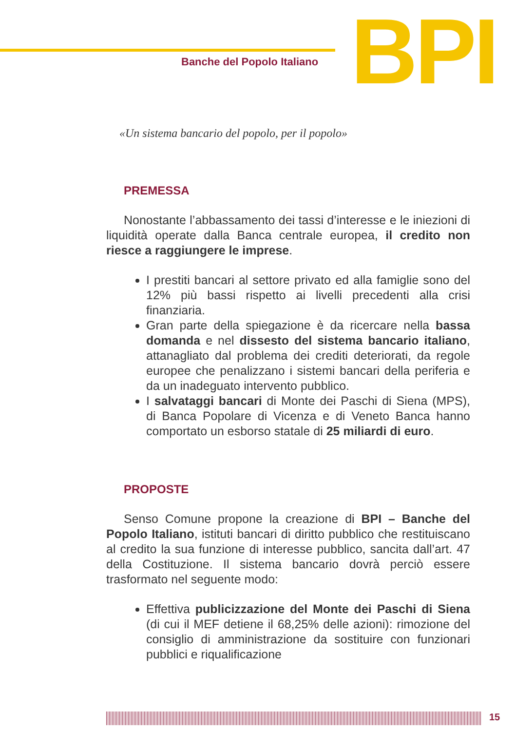Banche del Popolo Italiano BPI
«Un sistema bancario del popolo, per il popolo»
PREMESSA
Nonostante l’abbassamento dei tassi d’interesse e le iniezioni di liquidità operate dalla Banca centrale europea, il credito non riesce a raggiungere le imprese.
I prestiti bancari al settore privato ed alla famiglie sono del 12% più bassi rispetto ai livelli precedenti alla crisi finanziaria.
Gran parte della spiegazione è da ricercare nella bassa domanda e nel dissesto del sistema bancario italiano, attanagliato dal problema dei crediti deteriorati, da regole europee che penalizzano i sistemi bancari della periferia e da un inadeguato intervento pubblico.
I salvataggi bancari di Monte dei Paschi di Siena (MPS), di Banca Popolare di Vicenza e di Veneto Banca hanno comportato un esborso statale di 25 miliardi di euro.
PROPOSTE
Senso Comune propone la creazione di BPI – Banche del Popolo Italiano, istituti bancari di diritto pubblico che restituiscano al credito la sua funzione di interesse pubblico, sancita dall’art. 47 della Costituzione. Il sistema bancario dovrà perciò essere trasformato nel seguente modo:
Effettiva publicizzazione del Monte dei Paschi di Siena (di cui il MEF detiene il 68,25% delle azioni): rimozione del consiglio di amministrazione da sostituire con funzionari pubblici e riqualificazione
15